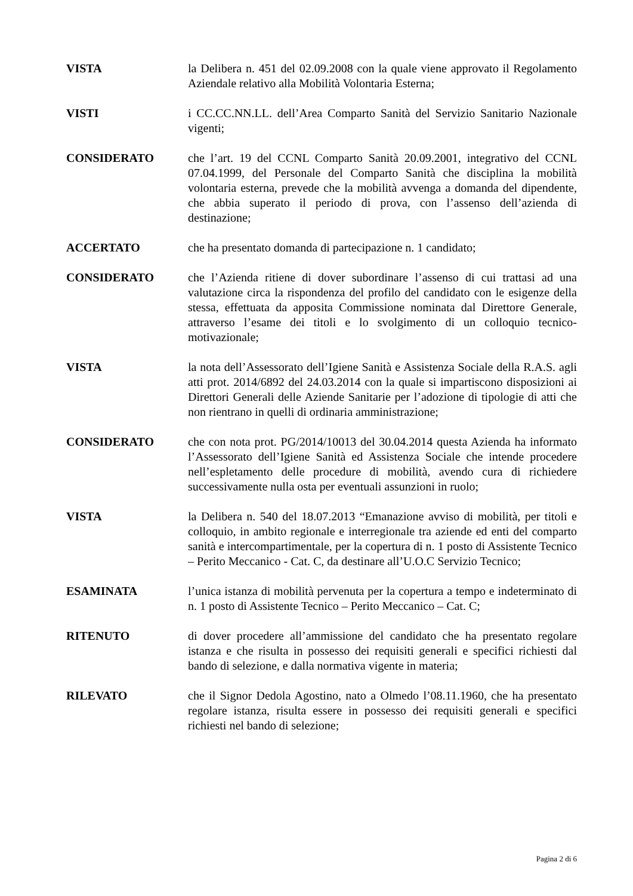VISTA la Delibera n. 451 del 02.09.2008 con la quale viene approvato il Regolamento Aziendale relativo alla Mobilità Volontaria Esterna;
VISTI i CC.CC.NN.LL. dell’Area Comparto Sanità del Servizio Sanitario Nazionale vigenti;
CONSIDERATO che l’art. 19 del CCNL Comparto Sanità 20.09.2001, integrativo del CCNL 07.04.1999, del Personale del Comparto Sanità che disciplina la mobilità volontaria esterna, prevede che la mobilità avvenga a domanda del dipendente, che abbia superato il periodo di prova, con l’assenso dell’azienda di destinazione;
ACCERTATO che ha presentato domanda di partecipazione n. 1 candidato;
CONSIDERATO che l’Azienda ritiene di dover subordinare l’assenso di cui trattasi ad una valutazione circa la rispondenza del profilo del candidato con le esigenze della stessa, effettuata da apposita Commissione nominata dal Direttore Generale, attraverso l’esame dei titoli e lo svolgimento di un colloquio tecnico-motivazionale;
VISTA la nota dell’Assessorato dell’Igiene Sanità e Assistenza Sociale della R.A.S. agli atti prot. 2014/6892 del 24.03.2014 con la quale si impartiscono disposizioni ai Direttori Generali delle Aziende Sanitarie per l’adozione di tipologie di atti che non rientrano in quelli di ordinaria amministrazione;
CONSIDERATO che con nota prot. PG/2014/10013 del 30.04.2014 questa Azienda ha informato l’Assessorato dell’Igiene Sanità ed Assistenza Sociale che intende procedere nell’espletamento delle procedure di mobilità, avendo cura di richiedere successivamente nulla osta per eventuali assunzioni in ruolo;
VISTA la Delibera n. 540 del 18.07.2013 “Emanazione avviso di mobilità, per titoli e colloquio, in ambito regionale e interregionale tra aziende ed enti del comparto sanità e intercompartimentale, per la copertura di n. 1 posto di Assistente Tecnico – Perito Meccanico - Cat. C, da destinare all’U.O.C Servizio Tecnico;
ESAMINATA l’unica istanza di mobilità pervenuta per la copertura a tempo e indeterminato di n. 1 posto di Assistente Tecnico – Perito Meccanico – Cat. C;
RITENUTO di dover procedere all’ammissione del candidato che ha presentato regolare istanza e che risulta in possesso dei requisiti generali e specifici richiesti dal bando di selezione, e dalla normativa vigente in materia;
RILEVATO che il Signor Dedola Agostino, nato a Olmedo l’08.11.1960, che ha presentato regolare istanza, risulta essere in possesso dei requisiti generali e specifici richiesti nel bando di selezione;
Pagina 2 di 6